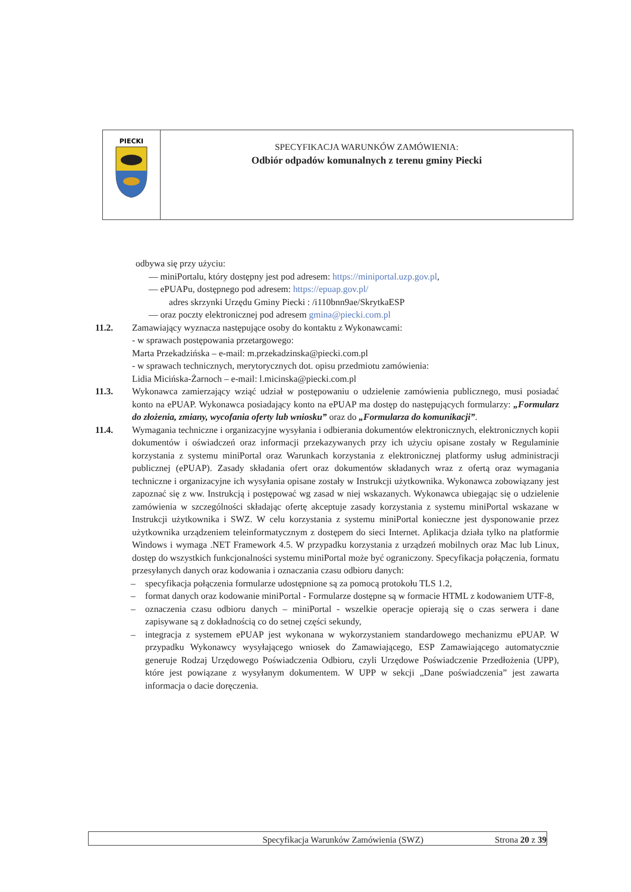PIECKI
SPECYFIKACJA WARUNKÓW ZAMÓWIENIA:
Odbiór odpadów komunalnych z terenu gminy Piecki
odbywa się przy użyciu:
— miniPortalu, który dostępny jest pod adresem: https://miniportal.uzp.gov.pl,
— ePUAPu, dostępnego pod adresem: https://epuap.gov.pl/
adres skrzynki Urzędu Gminy Piecki : /i110bnn9ae/SkrytkaESP
— oraz poczty elektronicznej pod adresem gmina@piecki.com.pl
11.2. Zamawiający wyznacza następujące osoby do kontaktu z Wykonawcami:
- w sprawach postępowania przetargowego:
Marta Przekadzińska – e-mail: m.przekadzinska@piecki.com.pl
- w sprawach technicznych, merytorycznych dot. opisu przedmiotu zamówienia:
Lidia Micińska-Żarnoch – e-mail: l.micinska@piecki.com.pl
11.3. Wykonawca zamierzający wziąć udział w postępowaniu o udzielenie zamówienia publicznego, musi posiadać konto na ePUAP. Wykonawca posiadający konto na ePUAP ma dostęp do następujących formularzy: „Formularz do złożenia, zmiany, wycofania oferty lub wniosku” oraz do „Formularza do komunikacji”.
11.4. Wymagania techniczne i organizacyjne wysyłania i odbierania dokumentów elektronicznych, elektronicznych kopii dokumentów i oświadczeń oraz informacji przekazywanych przy ich użyciu opisane zostały w Regulaminie korzystania z systemu miniPortal oraz Warunkach korzystania z elektronicznej platformy usług administracji publicznej (ePUAP). Zasady składania ofert oraz dokumentów składanych wraz z ofertą oraz wymagania techniczne i organizacyjne ich wysyłania opisane zostały w Instrukcji użytkownika. Wykonawca zobowiązany jest zapoznać się z ww. Instrukcją i postępować wg zasad w niej wskazanych. Wykonawca ubiegając się o udzielenie zamówienia w szczególności składając ofertę akceptuje zasady korzystania z systemu miniPortal wskazane w Instrukcji użytkownika i SWZ. W celu korzystania z systemu miniPortal konieczne jest dysponowanie przez użytkownika urządzeniem teleinformatycznym z dostępem do sieci Internet. Aplikacja działa tylko na platformie Windows i wymaga .NET Framework 4.5. W przypadku korzystania z urządzeń mobilnych oraz Mac lub Linux, dostęp do wszystkich funkcjonalności systemu miniPortal może być ograniczony. Specyfikacja połączenia, formatu przesyłanych danych oraz kodowania i oznaczania czasu odbioru danych:
– specyfikacja połączenia formularze udostępnione są za pomocą protokołu TLS 1.2,
– format danych oraz kodowanie miniPortal - Formularze dostępne są w formacie HTML z kodowaniem UTF-8,
– oznaczenia czasu odbioru danych – miniPortal - wszelkie operacje opierają się o czas serwera i dane zapisywane są z dokładnością co do setnej części sekundy,
– integracja z systemem ePUAP jest wykonana w wykorzystaniem standardowego mechanizmu ePUAP. W przypadku Wykonawcy wysyłającego wniosek do Zamawiającego, ESP Zamawiającego automatycznie generuje Rodzaj Urzędowego Poświadczenia Odbioru, czyli Urzędowe Poświadczenie Przedłożenia (UPP), które jest powiązane z wysyłanym dokumentem. W UPP w sekcji „Dane poświadczenia” jest zawarta informacja o dacie doręczenia.
Specyfikacja Warunków Zamówienia (SWZ) Strona 20 z 39